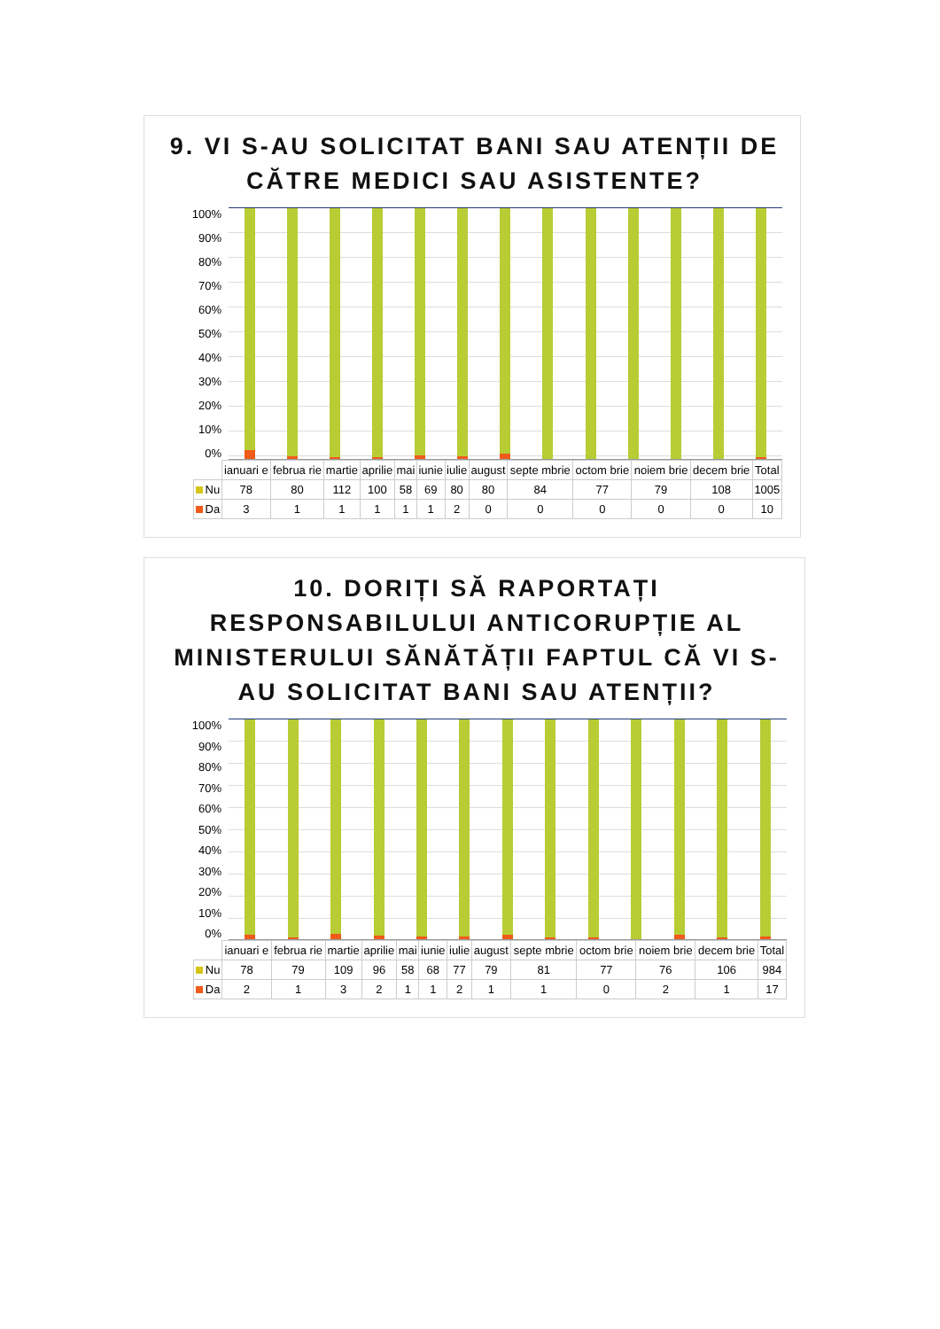9. VI S-AU SOLICITAT BANI SAU ATENȚII DE CĂTRE MEDICI SAU ASISTENTE?
100%
90%
80%
70%
60%
50%
40%
30%
20%
10%
0%
| | ianuari e | februa rie | martie | aprilie | mai | iunie | iulie | august | septe mbrie | octom brie | noiem brie | decem brie | Total |
| --- | --- | --- | --- | --- | --- | --- | --- | --- | --- | --- | --- | --- | --- |
| Nu | 78 | 80 | 112 | 100 | 58 | 69 | 80 | 80 | 84 | 77 | 79 | 108 | 1005 |
| Da | 3 | 1 | 1 | 1 | 1 | 1 | 2 | 0 | 0 | 0 | 0 | 0 | 10 |
10. DORIȚI SĂ RAPORTAȚI RESPONSABILULUI ANTICORUPȚIE AL MINISTERULUI SĂNĂTĂȚII FAPTUL CĂ VI S-AU SOLICITAT BANI SAU ATENȚII?
100%
90%
80%
70%
60%
50%
40%
30%
20%
10%
0%
| | ianuari e | februa rie | martie | aprilie | mai | iunie | iulie | august | septe mbrie | octom brie | noiem brie | decem brie | Total |
| --- | --- | --- | --- | --- | --- | --- | --- | --- | --- | --- | --- | --- | --- |
| Nu | 78 | 79 | 109 | 96 | 58 | 68 | 77 | 79 | 81 | 77 | 76 | 106 | 984 |
| Da | 2 | 1 | 3 | 2 | 1 | 1 | 2 | 1 | 1 | 0 | 2 | 1 | 17 |